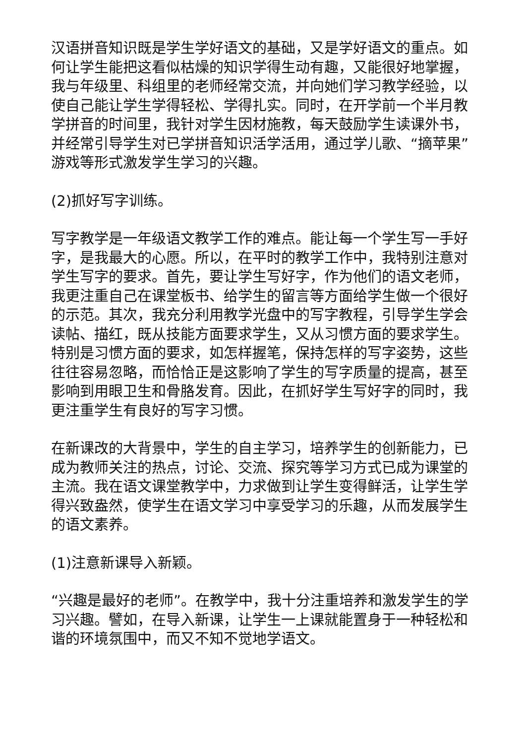汉语拼音知识既是学生学好语文的基础，又是学好语文的重点。如何让学生能把这看似枯燥的知识学得生动有趣，又能很好地掌握，我与年级里、科组里的老师经常交流，并向她们学习教学经验，以使自己能让学生学得轻松、学得扎实。同时，在开学前一个半月教学拼音的时间里，我针对学生因材施教，每天鼓励学生读课外书，并经常引导学生对已学拼音知识活学活用，通过学儿歌、“摘苹果”游戏等形式激发学生学习的兴趣。
(2)抓好写字训练。
写字教学是一年级语文教学工作的难点。能让每一个学生写一手好字，是我最大的心愿。所以，在平时的教学工作中，我特别注意对学生写字的要求。首先，要让学生写好字，作为他们的语文老师，我更注重自己在课堂板书、给学生的留言等方面给学生做一个很好的示范。其次，我充分利用教学光盘中的写字教程，引导学生学会读帖、描红，既从技能方面要求学生，又从习惯方面的要求学生。特别是习惯方面的要求，如怎样握笔，保持怎样的写字姿势，这些往往容易忽略，而恰恰正是这影响了学生的写字质量的提高，甚至影响到用眼卫生和骨胳发育。因此，在抓好学生写好字的同时，我更注重学生有良好的写字习惯。
在新课改的大背景中，学生的自主学习，培养学生的创新能力，已成为教师关注的热点，讨论、交流、探究等学习方式已成为课堂的主流。我在语文课堂教学中，力求做到让学生变得鲜活，让学生学得兴致盎然，使学生在语文学习中享受学习的乐趣，从而发展学生的语文素养。
(1)注意新课导入新颖。
“兴趣是最好的老师”。在教学中，我十分注重培养和激发学生的学习兴趣。譬如，在导入新课，让学生一上课就能置身于一种轻松和谐的环境氛围中，而又不知不觉地学语文。